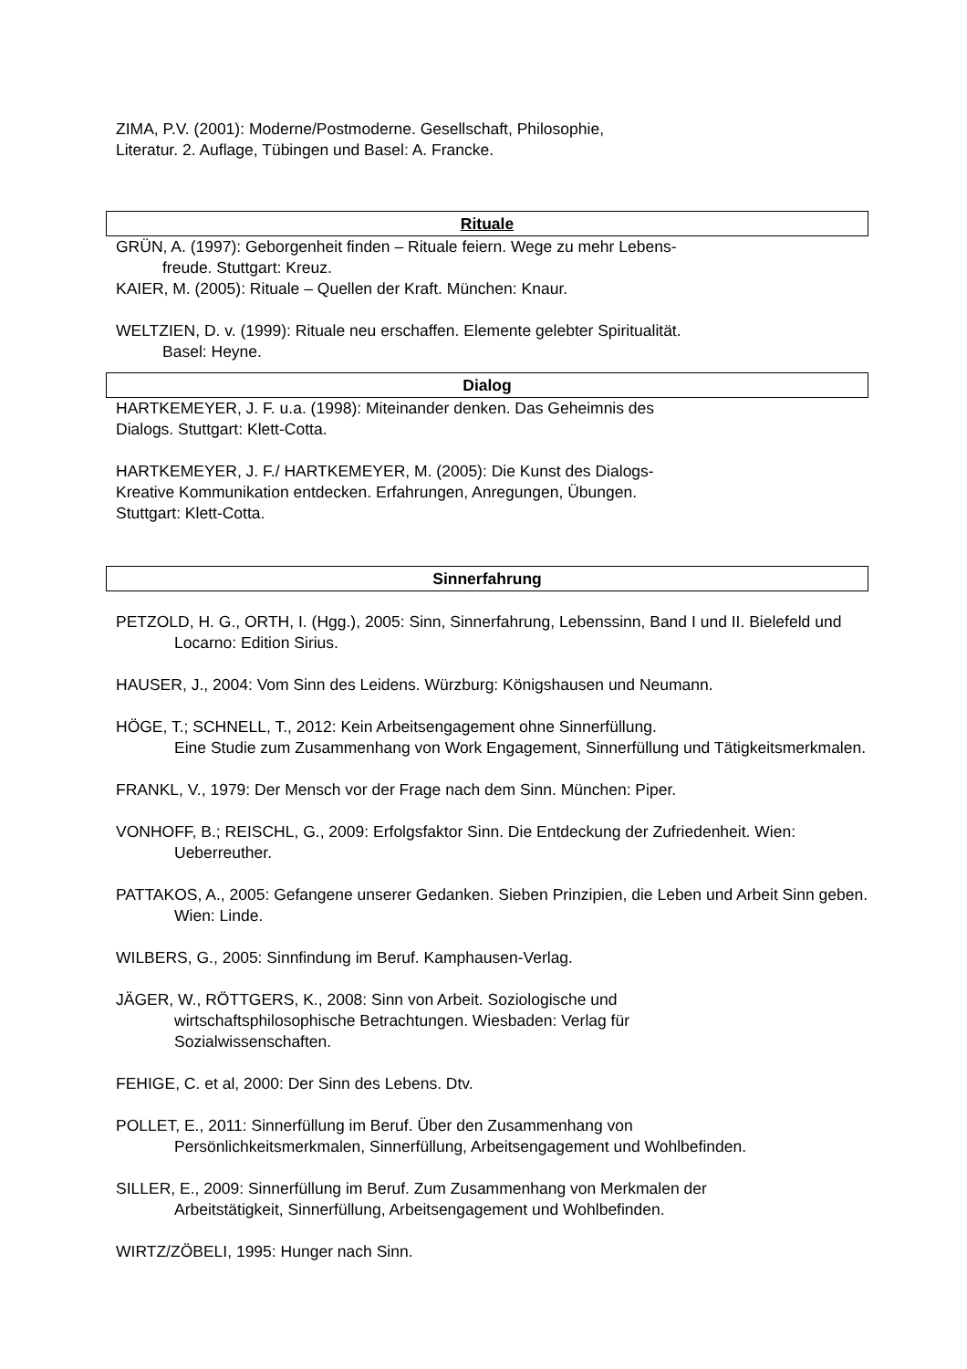ZIMA, P.V. (2001): Moderne/Postmoderne. Gesellschaft, Philosophie,
Literatur. 2. Auflage, Tübingen und Basel: A. Francke.
Rituale
GRÜN, A. (1997): Geborgenheit finden – Rituale feiern. Wege zu mehr Lebens-
freude. Stuttgart: Kreuz.
KAIER, M. (2005): Rituale – Quellen der Kraft. München: Knaur.
WELTZIEN, D. v. (1999): Rituale neu erschaffen. Elemente gelebter Spiritualität.
Basel: Heyne.
Dialog
HARTKEMEYER, J. F. u.a. (1998): Miteinander denken. Das Geheimnis des
Dialogs. Stuttgart: Klett-Cotta.
HARTKEMEYER, J. F./ HARTKEMEYER, M. (2005): Die Kunst des Dialogs-
Kreative Kommunikation entdecken. Erfahrungen, Anregungen, Übungen.
Stuttgart: Klett-Cotta.
Sinnerfahrung
PETZOLD, H. G., ORTH, I. (Hgg.), 2005: Sinn, Sinnerfahrung, Lebenssinn, Band I und II. Bielefeld und Locarno: Edition Sirius.
HAUSER, J., 2004: Vom Sinn des Leidens. Würzburg: Königshausen und Neumann.
HÖGE, T.; SCHNELL, T., 2012: Kein Arbeitsengagement ohne Sinnerfüllung.
Eine Studie zum Zusammenhang von Work Engagement, Sinnerfüllung und Tätigkeitsmerkmalen.
FRANKL, V., 1979: Der Mensch vor der Frage nach dem Sinn. München: Piper.
VONHOFF, B.; REISCHL, G., 2009: Erfolgsfaktor Sinn. Die Entdeckung der Zufriedenheit. Wien: Ueberreuther.
PATTAKOS, A., 2005: Gefangene unserer Gedanken. Sieben Prinzipien, die Leben und Arbeit Sinn geben. Wien: Linde.
WILBERS, G., 2005: Sinnfindung im Beruf. Kamphausen-Verlag.
JÄGER, W., RÖTTGERS, K., 2008: Sinn von Arbeit. Soziologische und
wirtschaftsphilosophische Betrachtungen. Wiesbaden: Verlag für
Sozialwissenschaften.
FEHIGE, C. et al, 2000: Der Sinn des Lebens. Dtv.
POLLET, E., 2011: Sinnerfüllung im Beruf. Über den Zusammenhang von
Persönlichkeitsmerkmalen, Sinnerfüllung, Arbeitsengagement und Wohlbefinden.
SILLER, E., 2009: Sinnerfüllung im Beruf. Zum Zusammenhang von Merkmalen der
Arbeitstätigkeit, Sinnerfüllung, Arbeitsengagement und Wohlbefinden.
WIRTZ/ZÖBELI, 1995: Hunger nach Sinn.